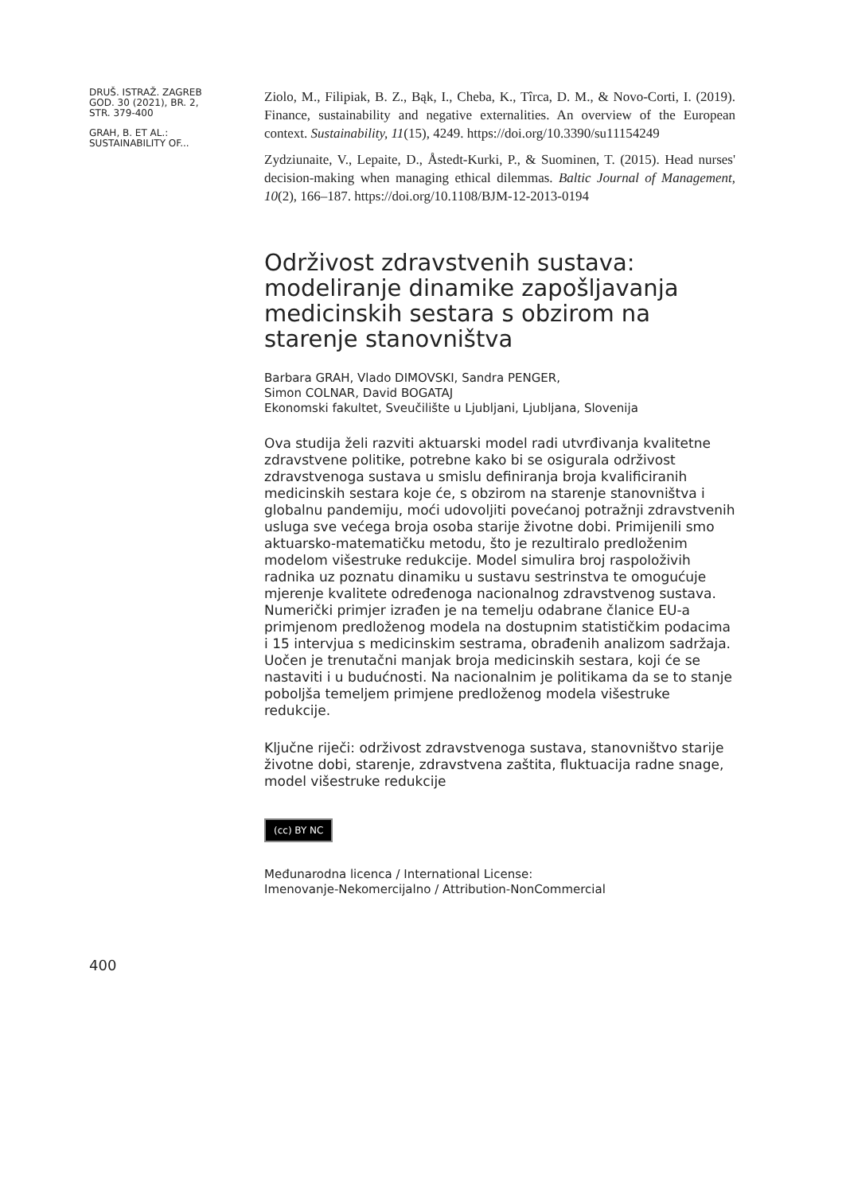DRUŠ. ISTRAŽ. ZAGREB
GOD. 30 (2021), BR. 2,
STR. 379-400
GRAH, B. ET AL.:
SUSTAINABILITY OF...
Ziolo, M., Filipiak, B. Z., Bąk, I., Cheba, K., Tîrca, D. M., & Novo-Corti, I. (2019). Finance, sustainability and negative externalities. An overview of the European context. Sustainability, 11(15), 4249. https://doi.org/10.3390/su11154249
Zydziunaite, V., Lepaite, D., Åstedt-Kurki, P., & Suominen, T. (2015). Head nurses' decision-making when managing ethical dilemmas. Baltic Journal of Management, 10(2), 166–187. https://doi.org/10.1108/BJM-12-2013-0194
Održivost zdravstvenih sustava: modeliranje dinamike zapošljavanja medicinskih sestara s obzirom na starenje stanovništva
Barbara GRAH, Vlado DIMOVSKI, Sandra PENGER,
Simon COLNAR, David BOGATAJ
Ekonomski fakultet, Sveučilište u Ljubljani, Ljubljana, Slovenija
Ova studija želi razviti aktuarski model radi utvrđivanja kvalitetne zdravstvene politike, potrebne kako bi se osigurala održivost zdravstvenoga sustava u smislu definiranja broja kvalificiranih medicinskih sestara koje će, s obzirom na starenje stanovništva i globalnu pandemiju, moći udovoljiti povećanoj potražnji zdravstvenih usluga sve većega broja osoba starije životne dobi. Primijenili smo aktuarsko-matematičku metodu, što je rezultiralo predloženim modelom višestruke redukcije. Model simulira broj raspoloživih radnika uz poznatu dinamiku u sustavu sestrinstva te omogućuje mjerenje kvalitete određenoga nacionalnog zdravstvenog sustava. Numerički primjer izrađen je na temelju odabrane članice EU-a primjenom predloženog modela na dostupnim statističkim podacima i 15 intervjua s medicinskim sestrama, obrađenih analizom sadržaja. Uočen je trenutačni manjak broja medicinskih sestara, koji će se nastaviti i u budućnosti. Na nacionalnim je politikama da se to stanje poboljša temeljem primjene predloženog modela višestruke redukcije.
Ključne riječi: održivost zdravstvenoga sustava, stanovništvo starije životne dobi, starenje, zdravstvena zaštita, fluktuacija radne snage, model višestruke redukcije
(cc) BY NC
Međunarodna licenca / International License:
Imenovanje-Nekomercijalno / Attribution-NonCommercial
400